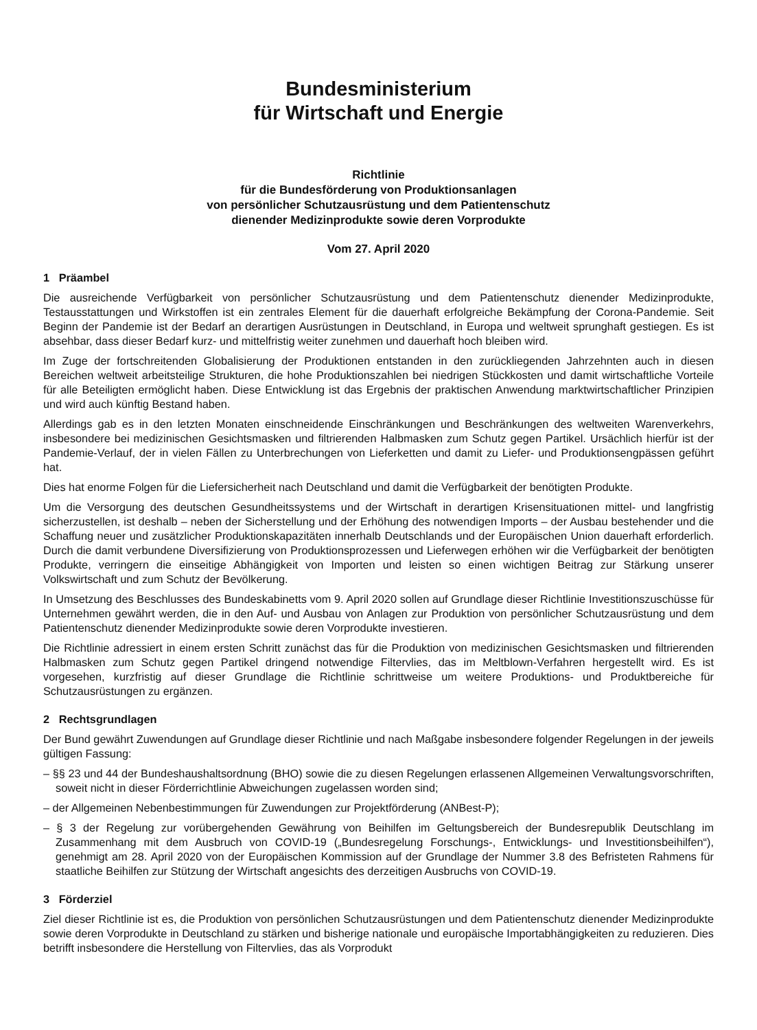Bundesministerium
für Wirtschaft und Energie
Richtlinie
für die Bundesförderung von Produktionsanlagen
von persönlicher Schutzausrüstung und dem Patientenschutz
dienender Medizinprodukte sowie deren Vorprodukte
Vom 27. April 2020
1 Präambel
Die ausreichende Verfügbarkeit von persönlicher Schutzausrüstung und dem Patientenschutz dienender Medizinprodukte, Testausstattungen und Wirkstoffen ist ein zentrales Element für die dauerhaft erfolgreiche Bekämpfung der Corona-Pandemie. Seit Beginn der Pandemie ist der Bedarf an derartigen Ausrüstungen in Deutschland, in Europa und weltweit sprunghaft gestiegen. Es ist absehbar, dass dieser Bedarf kurz- und mittelfristig weiter zunehmen und dauerhaft hoch bleiben wird.
Im Zuge der fortschreitenden Globalisierung der Produktionen entstanden in den zurückliegenden Jahrzehnten auch in diesen Bereichen weltweit arbeitsteilige Strukturen, die hohe Produktionszahlen bei niedrigen Stückkosten und damit wirtschaftliche Vorteile für alle Beteiligten ermöglicht haben. Diese Entwicklung ist das Ergebnis der praktischen Anwendung marktwirtschaftlicher Prinzipien und wird auch künftig Bestand haben.
Allerdings gab es in den letzten Monaten einschneidende Einschränkungen und Beschränkungen des weltweiten Warenverkehrs, insbesondere bei medizinischen Gesichtsmasken und filtrierenden Halbmasken zum Schutz gegen Partikel. Ursächlich hierfür ist der Pandemie-Verlauf, der in vielen Fällen zu Unterbrechungen von Lieferketten und damit zu Liefer- und Produktionsengpässen geführt hat.
Dies hat enorme Folgen für die Liefersicherheit nach Deutschland und damit die Verfügbarkeit der benötigten Produkte.
Um die Versorgung des deutschen Gesundheitssystems und der Wirtschaft in derartigen Krisensituationen mittel- und langfristig sicherzustellen, ist deshalb – neben der Sicherstellung und der Erhöhung des notwendigen Imports – der Ausbau bestehender und die Schaffung neuer und zusätzlicher Produktionskapazitäten innerhalb Deutschlands und der Europäischen Union dauerhaft erforderlich. Durch die damit verbundene Diversifizierung von Produktionsprozessen und Lieferwegen erhöhen wir die Verfügbarkeit der benötigten Produkte, verringern die einseitige Abhängigkeit von Importen und leisten so einen wichtigen Beitrag zur Stärkung unserer Volkswirtschaft und zum Schutz der Bevölkerung.
In Umsetzung des Beschlusses des Bundeskabinetts vom 9. April 2020 sollen auf Grundlage dieser Richtlinie Investitionszuschüsse für Unternehmen gewährt werden, die in den Auf- und Ausbau von Anlagen zur Produktion von persönlicher Schutzausrüstung und dem Patientenschutz dienender Medizinprodukte sowie deren Vorprodukte investieren.
Die Richtlinie adressiert in einem ersten Schritt zunächst das für die Produktion von medizinischen Gesichtsmasken und filtrierenden Halbmasken zum Schutz gegen Partikel dringend notwendige Filtervlies, das im Meltblown-Verfahren hergestellt wird. Es ist vorgesehen, kurzfristig auf dieser Grundlage die Richtlinie schrittweise um weitere Produktions- und Produktbereiche für Schutzausrüstungen zu ergänzen.
2 Rechtsgrundlagen
Der Bund gewährt Zuwendungen auf Grundlage dieser Richtlinie und nach Maßgabe insbesondere folgender Regelungen in der jeweils gültigen Fassung:
– §§ 23 und 44 der Bundeshaushaltsordnung (BHO) sowie die zu diesen Regelungen erlassenen Allgemeinen Verwaltungsvorschriften, soweit nicht in dieser Förderrichtlinie Abweichungen zugelassen worden sind;
– der Allgemeinen Nebenbestimmungen für Zuwendungen zur Projektförderung (ANBest-P);
– § 3 der Regelung zur vorübergehenden Gewährung von Beihilfen im Geltungsbereich der Bundesrepublik Deutschlang im Zusammenhang mit dem Ausbruch von COVID-19 („Bundesregelung Forschungs-, Entwicklungs- und Investitionsbeihilfen“), genehmigt am 28. April 2020 von der Europäischen Kommission auf der Grundlage der Nummer 3.8 des Befristeten Rahmens für staatliche Beihilfen zur Stützung der Wirtschaft angesichts des derzeitigen Ausbruchs von COVID-19.
3 Förderziel
Ziel dieser Richtlinie ist es, die Produktion von persönlichen Schutzausrüstungen und dem Patientenschutz dienender Medizinprodukte sowie deren Vorprodukte in Deutschland zu stärken und bisherige nationale und europäische Importabhängigkeiten zu reduzieren. Dies betrifft insbesondere die Herstellung von Filtervlies, das als Vorprodukt